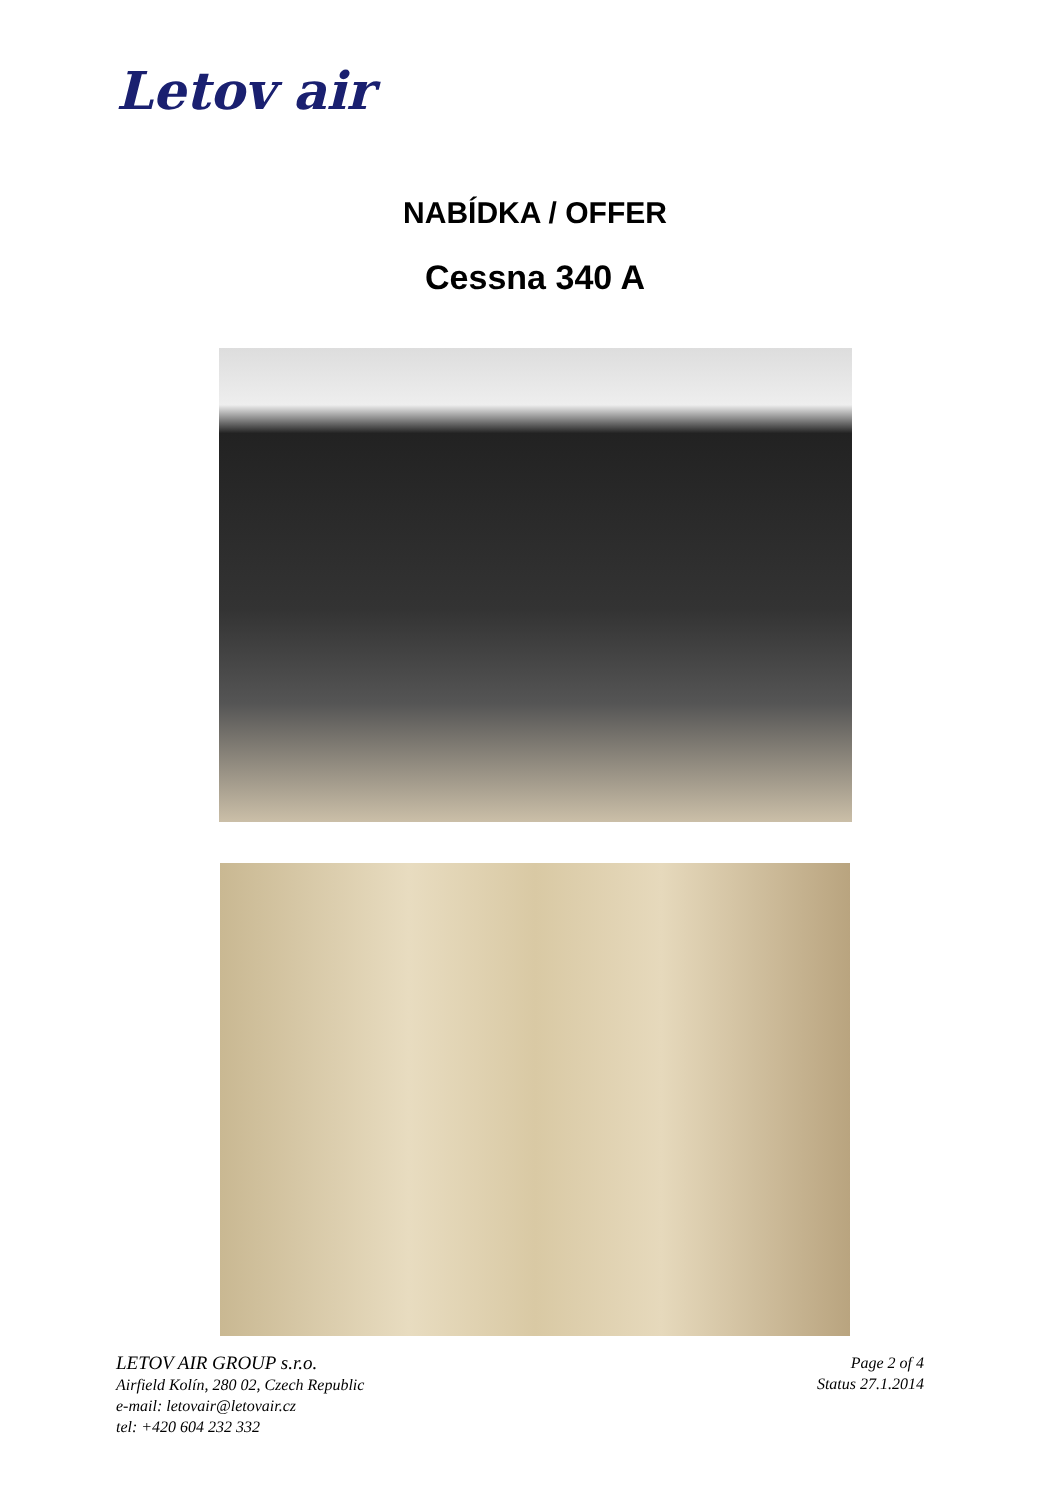Letov air
NABÍDKA / OFFER
Cessna 340 A
LETOV AIR GROUP s.r.o.
Airfield Kolín, 280 02, Czech Republic
e-mail: letovair@letovair.cz
tel: +420 604 232 332
Page 2 of 4
Status 27.1.2014